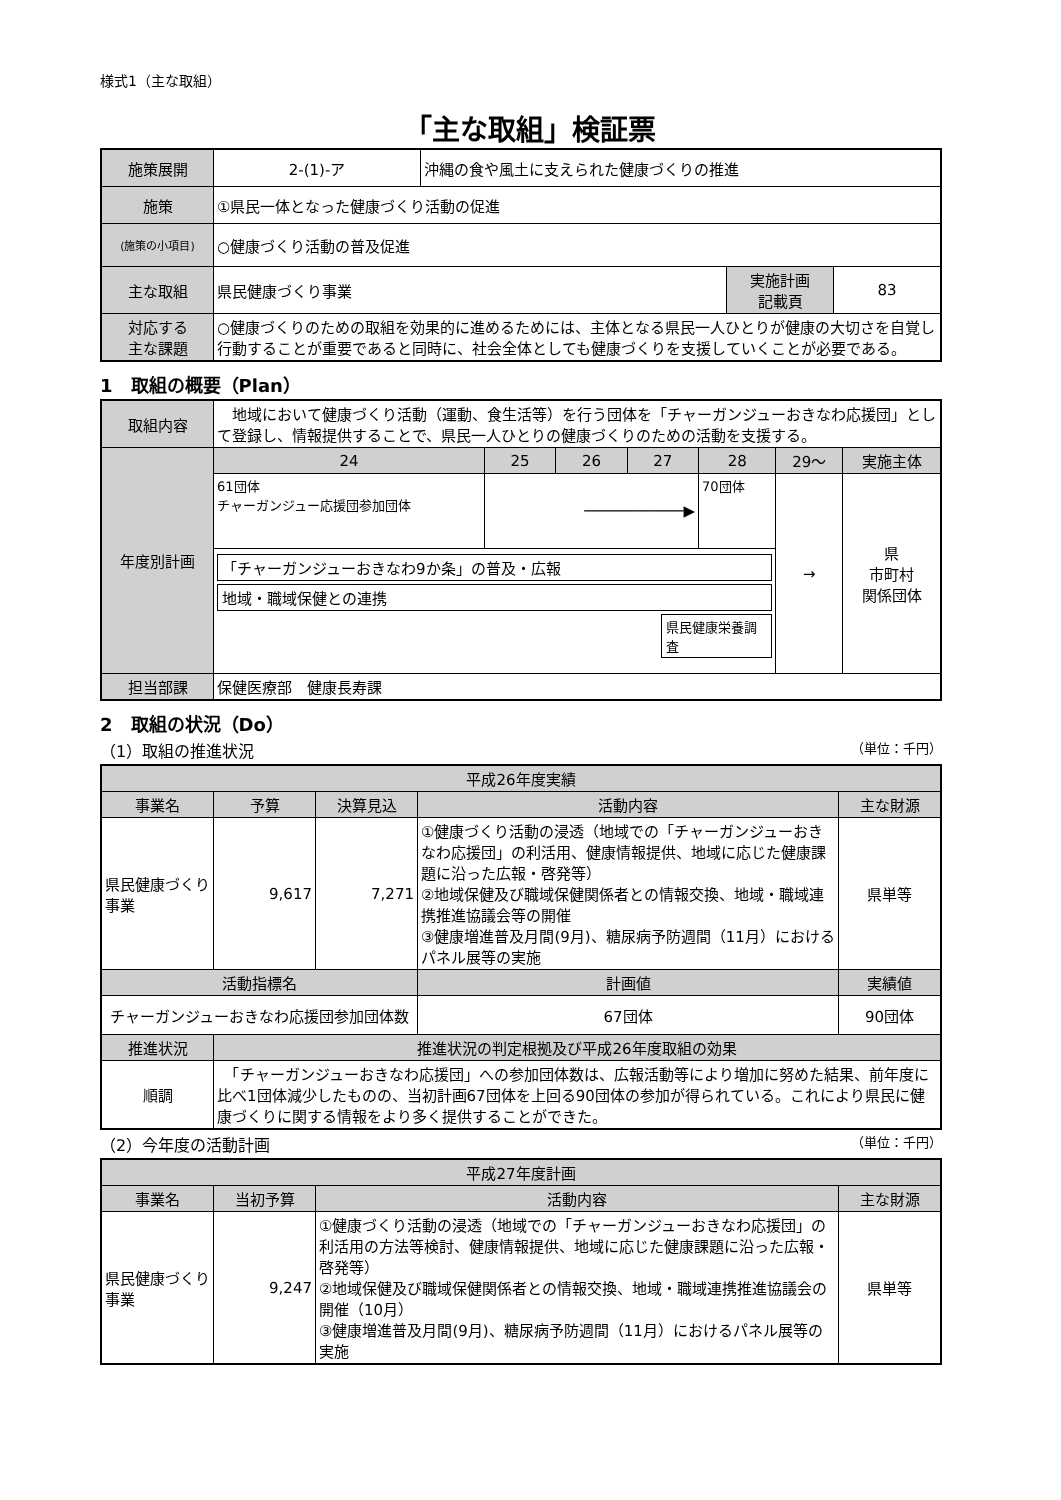様式1（主な取組）
「主な取組」検証票
| 施策展開 | 2-(1)-ア | 沖縄の食や風土に支えられた健康づくりの推進 | | |
| 施策 | ①県民一体となった健康づくり活動の促進 | | | |
| (施策の小項目) | ○健康づくり活動の普及促進 | | | |
| 主な取組 | 県民健康づくり事業 | | 実施計画 記載頁 | 83 |
| 対応する 主な課題 | ○健康づくりのための取組を効果的に進めるためには、主体となる県民一人ひとりが健康の大切さを自覚し行動することが重要であると同時に、社会全体としても健康づくりを支援していくことが必要である。 | | | |
1　取組の概要（Plan）
| 取組内容 | 地域において健康づくり活動（運動、食生活等）を行う団体を「チャーガンジューおきなわ応援団」として登録し、情報提供することで、県民一人ひとりの健康づくりのための活動を支援する。 | | | | | | |
| 年度別計画 | 24 | 25 | 26 | 27 | 28 | 29～ | 実施主体 |
| | 61団体 チャーガンジュー応援団参加団体 | ───────────▶ | | | 70団体 | → | 県 市町村 関係団体 |
| | 「チャーガンジューおきなわ9か条」の普及・広報 地域・職域保健との連携 県民健康栄養調査 | | | | | | |
| 担当部課 | 保健医療部 健康長寿課 | | | | | | |
2　取組の状況（Do）
（1）取組の推進状況 （単位：千円）
| 平成26年度実績 | | | | | |
| --- | --- | --- | --- | --- | --- |
| 事業名 | 予算 | 決算見込 | 活動内容 | | 主な財源 |
| 県民健康づくり事業 | 9,617 | 7,271 | ①健康づくり活動の浸透（地域での「チャーガンジューおきなわ応援団」の利活用、健康情報提供、地域に応じた健康課題に沿った広報・啓発等） ②地域保健及び職域保健関係者との情報交換、地域・職域連携推進協議会等の開催 ③健康増進普及月間(9月)、糖尿病予防週間（11月）におけるパネル展等の実施 | | 県単等 |
| 活動指標名 | | | | 計画値 | 実績値 |
| チャーガンジューおきなわ応援団参加団体数 | | | | 67団体 | 90団体 |
| 推進状況 | 推進状況の判定根拠及び平成26年度取組の効果 | | | | |
| 順調 | 「チャーガンジューおきなわ応援団」への参加団体数は、広報活動等により増加に努めた結果、前年度に比べ1団体減少したものの、当初計画67団体を上回る90団体の参加が得られている。これにより県民に健康づくりに関する情報をより多く提供することができた。 | | | | |
（2）今年度の活動計画 （単位：千円）
| 平成27年度計画 | | | |
| --- | --- | --- | --- |
| 事業名 | 当初予算 | 活動内容 | 主な財源 |
| 県民健康づくり事業 | 9,247 | ①健康づくり活動の浸透（地域での「チャーガンジューおきなわ応援団」の利活用の方法等検討、健康情報提供、地域に応じた健康課題に沿った広報・啓発等） ②地域保健及び職域保健関係者との情報交換、地域・職域連携推進協議会の開催（10月） ③健康増進普及月間(9月)、糖尿病予防週間（11月）におけるパネル展等の実施 | 県単等 |